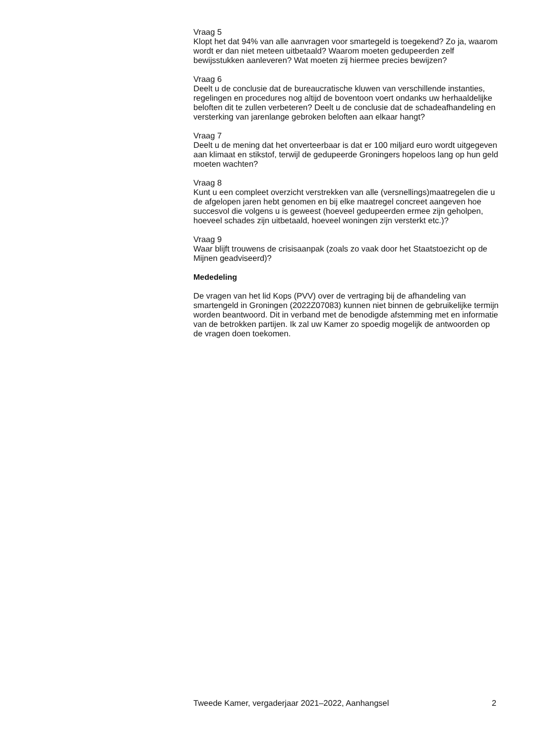Vraag 5
Klopt het dat 94% van alle aanvragen voor smartegeld is toegekend? Zo ja, waarom wordt er dan niet meteen uitbetaald? Waarom moeten gedupeerden zelf bewijsstukken aanleveren? Wat moeten zij hiermee precies bewijzen?
Vraag 6
Deelt u de conclusie dat de bureaucratische kluwen van verschillende instanties, regelingen en procedures nog altijd de boventoon voert ondanks uw herhaaldelijke beloften dit te zullen verbeteren? Deelt u de conclusie dat de schadeafhandeling en versterking van jarenlange gebroken beloften aan elkaar hangt?
Vraag 7
Deelt u de mening dat het onverteerbaar is dat er 100 miljard euro wordt uitgegeven aan klimaat en stikstof, terwijl de gedupeerde Groningers hopeloos lang op hun geld moeten wachten?
Vraag 8
Kunt u een compleet overzicht verstrekken van alle (versnellings)maatregelen die u de afgelopen jaren hebt genomen en bij elke maatregel concreet aangeven hoe succesvol die volgens u is geweest (hoeveel gedupeerden ermee zijn geholpen, hoeveel schades zijn uitbetaald, hoeveel woningen zijn versterkt etc.)?
Vraag 9
Waar blijft trouwens de crisisaanpak (zoals zo vaak door het Staatstoezicht op de Mijnen geadviseerd)?
Mededeling
De vragen van het lid Kops (PVV) over de vertraging bij de afhandeling van smartengeld in Groningen (2022Z07083) kunnen niet binnen de gebruikelijke termijn worden beantwoord. Dit in verband met de benodigde afstemming met en informatie van de betrokken partijen. Ik zal uw Kamer zo spoedig mogelijk de antwoorden op de vragen doen toekomen.
Tweede Kamer, vergaderjaar 2021–2022, Aanhangsel 2